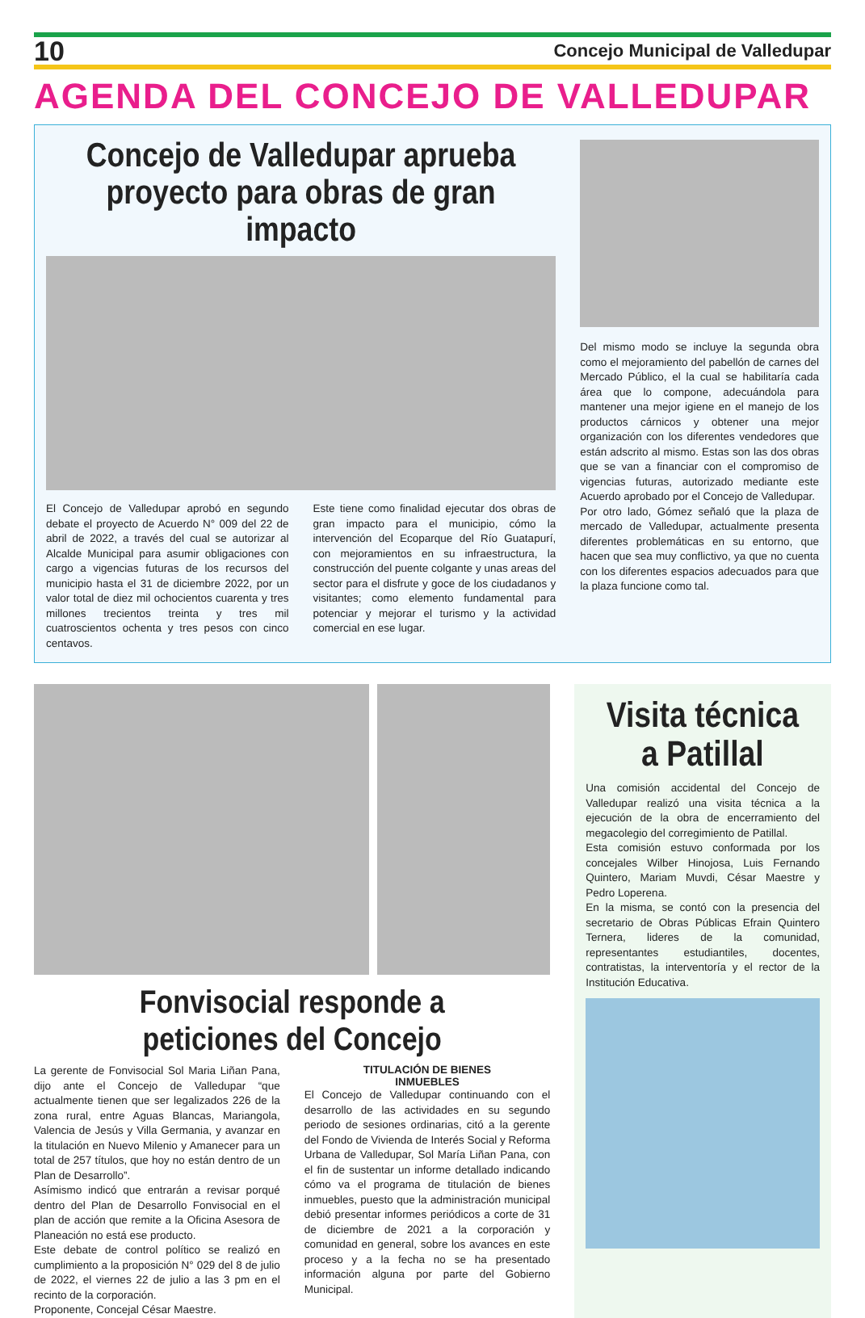10 Concejo Municipal de Valledupar
AGENDA DEL CONCEJO DE VALLEDUPAR
Concejo de Valledupar aprueba proyecto para obras de gran impacto
El Concejo de Valledupar aprobó en segundo debate el proyecto de Acuerdo N° 009 del 22 de abril de 2022, a través del cual se autorizar al Alcalde Municipal para asumir obligaciones con cargo a vigencias futuras de los recursos del municipio hasta el 31 de diciembre 2022, por un valor total de diez mil ochocientos cuarenta y tres millones trecientos treinta y tres mil cuatroscientos ochenta y tres pesos con cinco centavos.
Este tiene como finalidad ejecutar dos obras de gran impacto para el municipio, cómo la intervención del Ecoparque del Río Guatapurí, con mejoramientos en su infraestructura, la construcción del puente colgante y unas areas del sector para el disfrute y goce de los ciudadanos y visitantes; como elemento fundamental para potenciar y mejorar el turismo y la actividad comercial en ese lugar.
Del mismo modo se incluye la segunda obra como el mejoramiento del pabellón de carnes del Mercado Público, el la cual se habilitaría cada área que lo compone, adecuándola para mantener una mejor igiene en el manejo de los productos cárnicos y obtener una mejor organización con los diferentes vendedores que están adscrito al mismo. Estas son las dos obras que se van a financiar con el compromiso de vigencias futuras, autorizado mediante este Acuerdo aprobado por el Concejo de Valledupar.
Por otro lado, Gómez señaló que la plaza de mercado de Valledupar, actualmente presenta diferentes problemáticas en su entorno, que hacen que sea muy conflictivo, ya que no cuenta con los diferentes espacios adecuados para que la plaza funcione como tal.
Fonvisocial responde a peticiones del Concejo
La gerente de Fonvisocial Sol Maria Liñan Pana, dijo ante el Concejo de Valledupar “que actualmente tienen que ser legalizados 226 de la zona rural, entre Aguas Blancas, Mariangola, Valencia de Jesús y Villa Germania, y avanzar en la titulación en Nuevo Milenio y Amanecer para un total de 257 títulos, que hoy no están dentro de un Plan de Desarrollo”.
Asímismo indicó que entrarán a revisar porqué dentro del Plan de Desarrollo Fonvisocial en el plan de acción que remite a la Oficina Asesora de Planeación no está ese producto.
Este debate de control político se realizó en cumplimiento a la proposición N° 029 del 8 de julio de 2022, el viernes 22 de julio a las 3 pm en el recinto de la corporación.
Proponente, Concejal César Maestre.
TITULACIÓN DE BIENES
INMUEBLES
El Concejo de Valledupar continuando con el desarrollo de las actividades en su segundo periodo de sesiones ordinarias, citó a la gerente del Fondo de Vivienda de Interés Social y Reforma Urbana de Valledupar, Sol María Liñan Pana, con el fin de sustentar un informe detallado indicando cómo va el programa de titulación de bienes inmuebles, puesto que la administración municipal debió presentar informes periódicos a corte de 31 de diciembre de 2021 a la corporación y comunidad en general, sobre los avances en este proceso y a la fecha no se ha presentado información alguna por parte del Gobierno Municipal.
Visita técnica a Patillal
Una comisión accidental del Concejo de Valledupar realizó una visita técnica a la ejecución de la obra de encerramiento del megacolegio del corregimiento de Patillal.
Esta comisión estuvo conformada por los concejales Wilber Hinojosa, Luis Fernando Quintero, Mariam Muvdi, César Maestre y Pedro Loperena.
En la misma, se contó con la presencia del secretario de Obras Públicas Efrain Quintero Ternera, lideres de la comunidad, representantes estudiantiles, docentes, contratistas, la interventoría y el rector de la Institución Educativa.